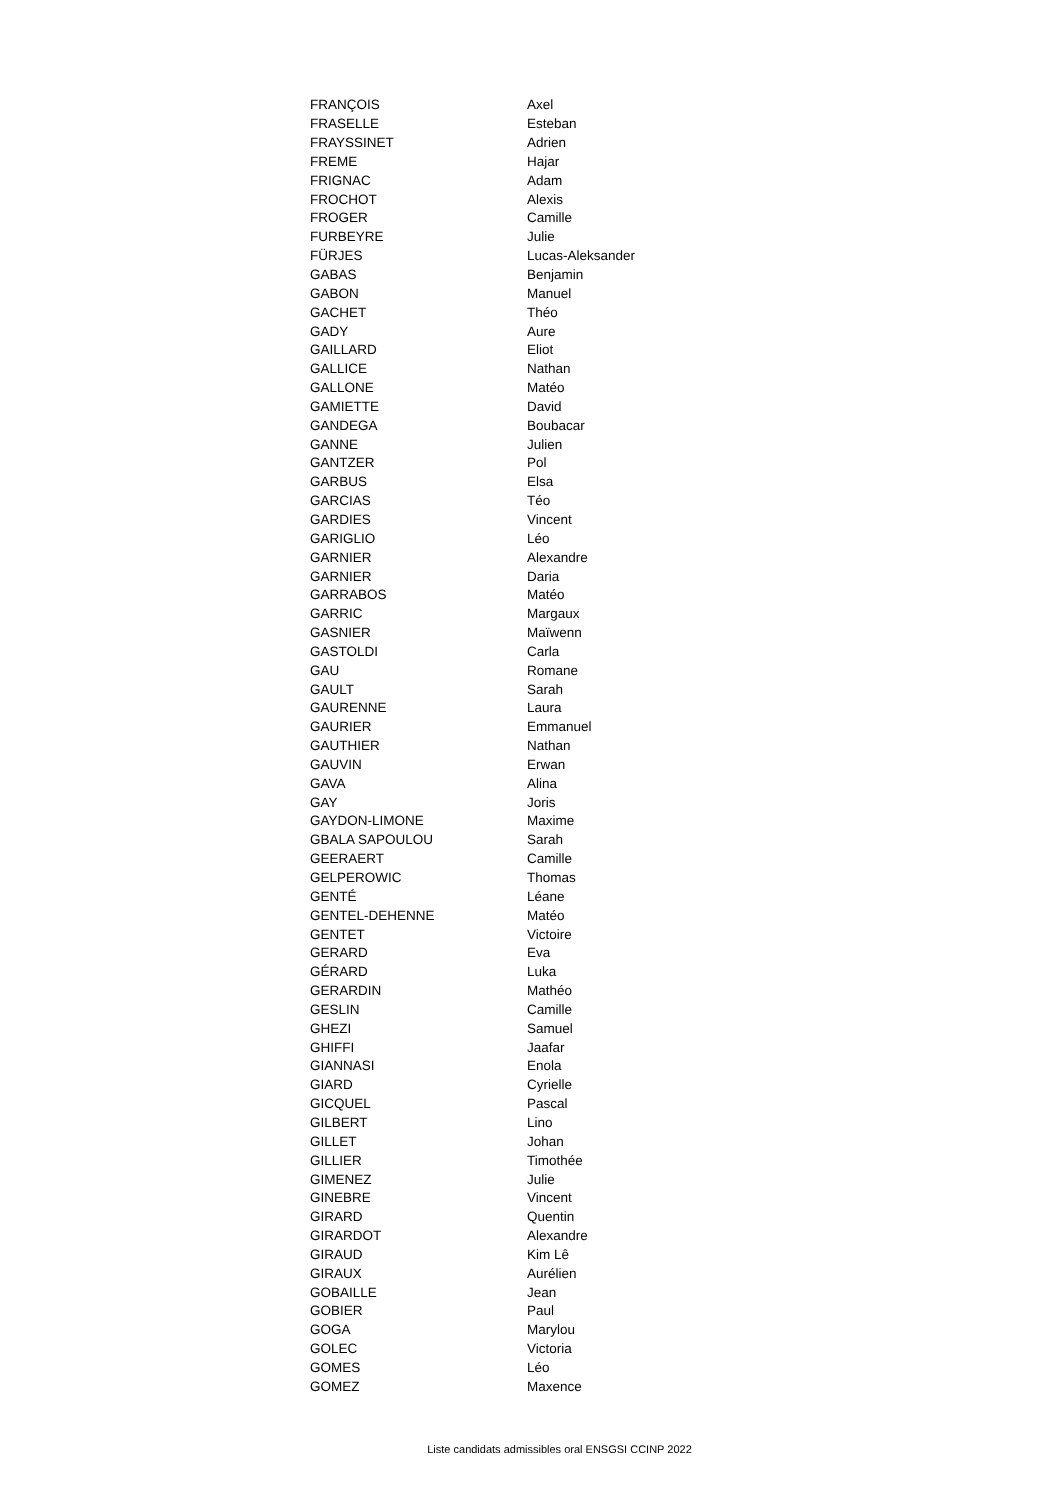| FRANÇOIS | Axel |
| FRASELLE | Esteban |
| FRAYSSINET | Adrien |
| FREME | Hajar |
| FRIGNAC | Adam |
| FROCHOT | Alexis |
| FROGER | Camille |
| FURBEYRE | Julie |
| FÜRJES | Lucas-Aleksander |
| GABAS | Benjamin |
| GABON | Manuel |
| GACHET | Théo |
| GADY | Aure |
| GAILLARD | Eliot |
| GALLICE | Nathan |
| GALLONE | Matéo |
| GAMIETTE | David |
| GANDEGA | Boubacar |
| GANNE | Julien |
| GANTZER | Pol |
| GARBUS | Elsa |
| GARCIAS | Téo |
| GARDIES | Vincent |
| GARIGLIO | Léo |
| GARNIER | Alexandre |
| GARNIER | Daria |
| GARRABOS | Matéo |
| GARRIC | Margaux |
| GASNIER | Maïwenn |
| GASTOLDI | Carla |
| GAU | Romane |
| GAULT | Sarah |
| GAURENNE | Laura |
| GAURIER | Emmanuel |
| GAUTHIER | Nathan |
| GAUVIN | Erwan |
| GAVA | Alina |
| GAY | Joris |
| GAYDON-LIMONE | Maxime |
| GBALA SAPOULOU | Sarah |
| GEERAERT | Camille |
| GELPEROWIC | Thomas |
| GENTÉ | Léane |
| GENTEL-DEHENNE | Matéo |
| GENTET | Victoire |
| GERARD | Eva |
| GÉRARD | Luka |
| GERARDIN | Mathéo |
| GESLIN | Camille |
| GHEZI | Samuel |
| GHIFFI | Jaafar |
| GIANNASI | Enola |
| GIARD | Cyrielle |
| GICQUEL | Pascal |
| GILBERT | Lino |
| GILLET | Johan |
| GILLIER | Timothée |
| GIMENEZ | Julie |
| GINEBRE | Vincent |
| GIRARD | Quentin |
| GIRARDOT | Alexandre |
| GIRAUD | Kim Lê |
| GIRAUX | Aurélien |
| GOBAILLE | Jean |
| GOBIER | Paul |
| GOGA | Marylou |
| GOLEC | Victoria |
| GOMES | Léo |
| GOMEZ | Maxence |
Liste candidats admissibles oral ENSGSI CCINP 2022